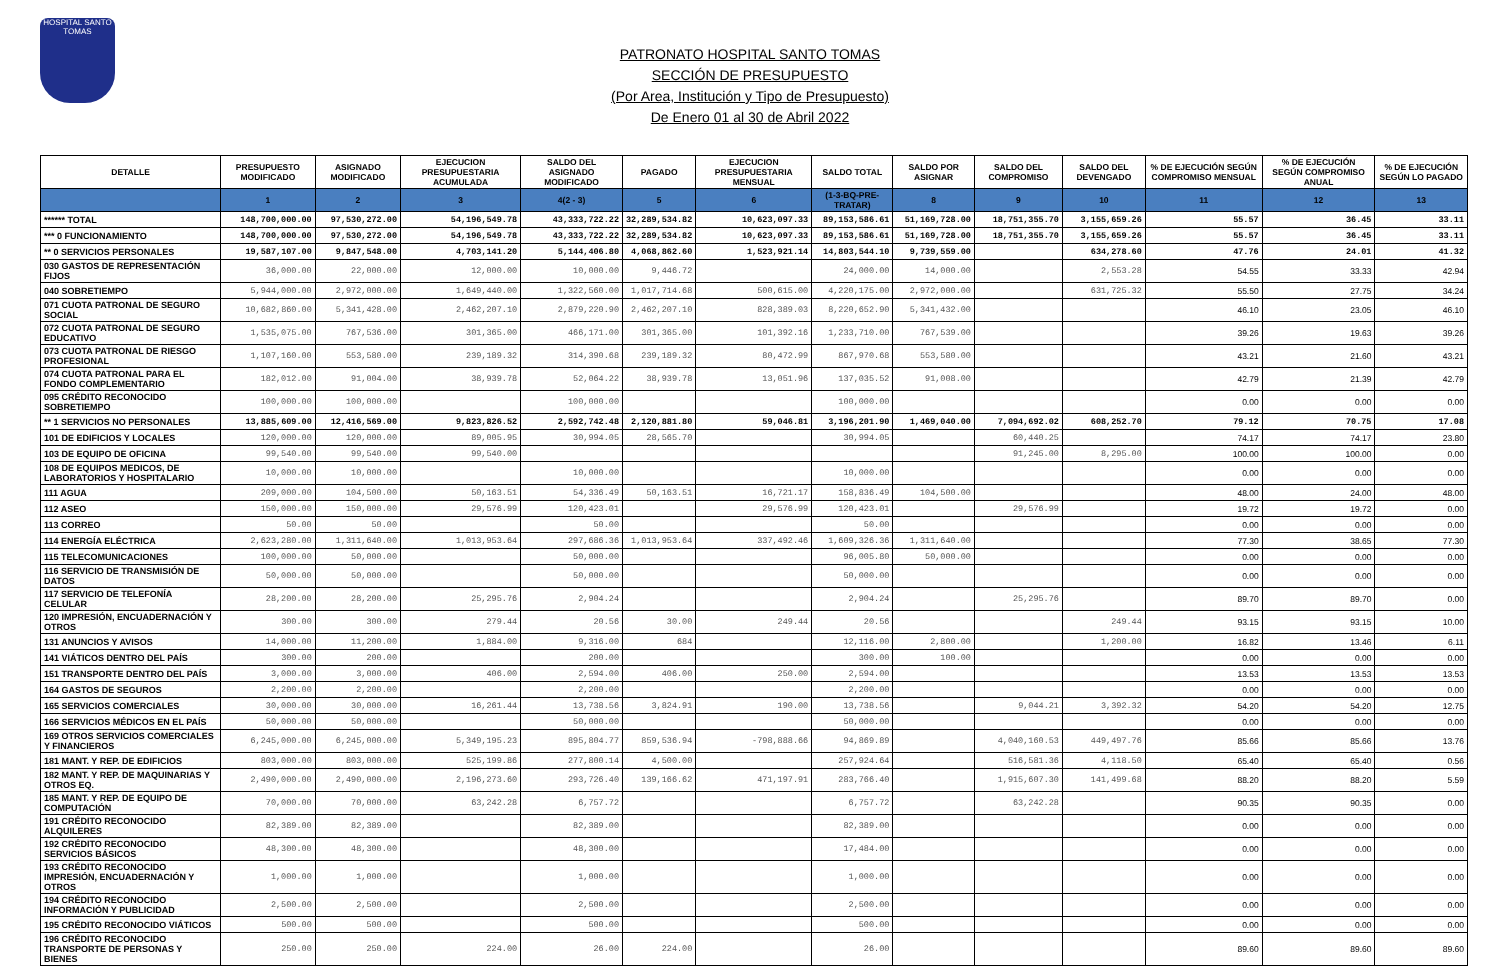HOSPITAL SANTO TOMAS
PATRONATO HOSPITAL SANTO TOMAS
SECCIÓN DE PRESUPUESTO
(Por Area, Institución y Tipo de Presupuesto)
De Enero 01 al 30 de Abril 2022
| DETALLE | PRESUPUESTO MODIFICADO | ASIGNADO MODIFICADO | EJECUCION PRESUPUESTARIA ACUMULADA | SALDO DEL ASIGNADO MODIFICADO | PAGADO | EJECUCION PRESUPUESTARIA MENSUAL | SALDO TOTAL | SALDO POR ASIGNAR | SALDO DEL COMPROMISO | SALDO DEL DEVENGADO | % DE EJECUCIÓN SEGÚN COMPROMISO MENSUAL | % DE EJECUCIÓN SEGÚN COMPROMISO ANUAL | % DE EJECUCIÓN SEGÚN LO PAGADO |
| --- | --- | --- | --- | --- | --- | --- | --- | --- | --- | --- | --- | --- | --- |
| | 1 | 2 | 3 | 4(2 - 3) | 5 | 6 | (1-3-BQ-PRE-TRATAR) | 8 | 9 | 10 | 11 | 12 | 13 |
| ****** TOTAL | 148,700,000.00 | 97,530,272.00 | 54,196,549.78 | 43,333,722.22 | 32,289,534.82 | 10,623,097.33 | 89,153,586.61 | 51,169,728.00 | 18,751,355.70 | 3,155,659.26 | 55.57 | 36.45 | 33.11 |
| *** 0 FUNCIONAMIENTO | 148,700,000.00 | 97,530,272.00 | 54,196,549.78 | 43,333,722.22 | 32,289,534.82 | 10,623,097.33 | 89,153,586.61 | 51,169,728.00 | 18,751,355.70 | 3,155,659.26 | 55.57 | 36.45 | 33.11 |
| ** 0 SERVICIOS PERSONALES | 19,587,107.00 | 9,847,548.00 | 4,703,141.20 | 5,144,406.80 | 4,068,862.60 | 1,523,921.14 | 14,803,544.10 | 9,739,559.00 | | 634,278.60 | 47.76 | 24.01 | 41.32 |
| 030 GASTOS DE REPRESENTACIÓN FIJOS | 36,000.00 | 22,000.00 | 12,000.00 | 10,000.00 | 9,446.72 | | 24,000.00 | 14,000.00 | | 2,553.28 | 54.55 | 33.33 | 42.94 |
| 040 SOBRETIEMPO | 5,944,000.00 | 2,972,000.00 | 1,649,440.00 | 1,322,560.00 | 1,017,714.68 | 500,615.00 | 4,220,175.00 | 2,972,000.00 | | 631,725.32 | 55.50 | 27.75 | 34.24 |
| 071 CUOTA PATRONAL DE SEGURO SOCIAL | 10,682,860.00 | 5,341,428.00 | 2,462,207.10 | 2,879,220.90 | 2,462,207.10 | 828,389.03 | 8,220,652.90 | 5,341,432.00 | | | 46.10 | 23.05 | 46.10 |
| 072 CUOTA PATRONAL DE SEGURO EDUCATIVO | 1,535,075.00 | 767,536.00 | 301,365.00 | 466,171.00 | 301,365.00 | 101,392.16 | 1,233,710.00 | 767,539.00 | | | 39.26 | 19.63 | 39.26 |
| 073 CUOTA PATRONAL DE RIESGO PROFESIONAL | 1,107,160.00 | 553,580.00 | 239,189.32 | 314,390.68 | 239,189.32 | 80,472.99 | 867,970.68 | 553,580.00 | | | 43.21 | 21.60 | 43.21 |
| 074 CUOTA PATRONAL PARA EL FONDO COMPLEMENTARIO | 182,012.00 | 91,004.00 | 38,939.78 | 52,064.22 | 38,939.78 | 13,051.96 | 137,035.52 | 91,008.00 | | | 42.79 | 21.39 | 42.79 |
| 095 CRÉDITO RECONOCIDO SOBRETIEMPO | 100,000.00 | 100,000.00 | | 100,000.00 | | | 100,000.00 | | | | 0.00 | 0.00 | 0.00 |
| ** 1 SERVICIOS NO PERSONALES | 13,885,609.00 | 12,416,569.00 | 9,823,826.52 | 2,592,742.48 | 2,120,881.80 | 59,046.81 | 3,196,201.90 | 1,469,040.00 | 7,094,692.02 | 608,252.70 | 79.12 | 70.75 | 17.08 |
| 101 DE EDIFICIOS Y LOCALES | 120,000.00 | 120,000.00 | 89,005.95 | 30,994.05 | 28,565.70 | | 30,994.05 | | 60,440.25 | | 74.17 | 74.17 | 23.80 |
| 103 DE EQUIPO DE OFICINA | 99,540.00 | 99,540.00 | 99,540.00 | | | | | | 91,245.00 | 8,295.00 | 100.00 | 100.00 | 0.00 |
| 108 DE EQUIPOS MEDICOS, DE LABORATORIOS Y HOSPITALARIO | 10,000.00 | 10,000.00 | | 10,000.00 | | | 10,000.00 | | | | 0.00 | 0.00 | 0.00 |
| 111 AGUA | 209,000.00 | 104,500.00 | 50,163.51 | 54,336.49 | 50,163.51 | 16,721.17 | 158,836.49 | 104,500.00 | | | 48.00 | 24.00 | 48.00 |
| 112 ASEO | 150,000.00 | 150,000.00 | 29,576.99 | 120,423.01 | | 29,576.99 | 120,423.01 | | 29,576.99 | | 19.72 | 19.72 | 0.00 |
| 113 CORREO | 50.00 | 50.00 | | 50.00 | | | 50.00 | | | | 0.00 | 0.00 | 0.00 |
| 114 ENERGÍA ELÉCTRICA | 2,623,280.00 | 1,311,640.00 | 1,013,953.64 | 297,686.36 | 1,013,953.64 | 337,492.46 | 1,609,326.36 | 1,311,640.00 | | | 77.30 | 38.65 | 77.30 |
| 115 TELECOMUNICACIONES | 100,000.00 | 50,000.00 | | 50,000.00 | | | 96,005.80 | 50,000.00 | | | 0.00 | 0.00 | 0.00 |
| 116 SERVICIO DE TRANSMISIÓN DE DATOS | 50,000.00 | 50,000.00 | | 50,000.00 | | | 50,000.00 | | | | 0.00 | 0.00 | 0.00 |
| 117 SERVICIO DE TELEFONÍA CELULAR | 28,200.00 | 28,200.00 | 25,295.76 | 2,904.24 | | | 2,904.24 | | 25,295.76 | | 89.70 | 89.70 | 0.00 |
| 120 IMPRESIÓN, ENCUADERNACIÓN Y OTROS | 300.00 | 300.00 | 279.44 | 20.56 | 30.00 | 249.44 | 20.56 | | | 249.44 | 93.15 | 93.15 | 10.00 |
| 131 ANUNCIOS Y AVISOS | 14,000.00 | 11,200.00 | 1,884.00 | 9,316.00 | 684 | | 12,116.00 | 2,800.00 | | 1,200.00 | 16.82 | 13.46 | 6.11 |
| 141 VIÁTICOS DENTRO DEL PAÍS | 300.00 | 200.00 | | 200.00 | | | 300.00 | 100.00 | | | 0.00 | 0.00 | 0.00 |
| 151 TRANSPORTE DENTRO DEL PAÍS | 3,000.00 | 3,000.00 | 406.00 | 2,594.00 | 406.00 | 250.00 | 2,594.00 | | | | 13.53 | 13.53 | 13.53 |
| 164 GASTOS DE SEGUROS | 2,200.00 | 2,200.00 | | 2,200.00 | | | 2,200.00 | | | | 0.00 | 0.00 | 0.00 |
| 165 SERVICIOS COMERCIALES | 30,000.00 | 30,000.00 | 16,261.44 | 13,738.56 | 3,824.91 | 190.00 | 13,738.56 | | 9,044.21 | 3,392.32 | 54.20 | 54.20 | 12.75 |
| 166 SERVICIOS MÉDICOS EN EL PAÍS | 50,000.00 | 50,000.00 | | 50,000.00 | | | 50,000.00 | | | | 0.00 | 0.00 | 0.00 |
| 169 OTROS SERVICIOS COMERCIALES Y FINANCIEROS | 6,245,000.00 | 6,245,000.00 | 5,349,195.23 | 895,804.77 | 859,536.94 | -798,888.66 | 94,869.89 | | 4,040,160.53 | 449,497.76 | 85.66 | 85.66 | 13.76 |
| 181 MANT. Y REP. DE EDIFICIOS | 803,000.00 | 803,000.00 | 525,199.86 | 277,800.14 | 4,500.00 | | 257,924.64 | | 516,581.36 | 4,118.50 | 65.40 | 65.40 | 0.56 |
| 182 MANT. Y REP. DE MAQUINARIAS Y OTROS EQ. | 2,490,000.00 | 2,490,000.00 | 2,196,273.60 | 293,726.40 | 139,166.62 | 471,197.91 | 283,766.40 | | 1,915,607.30 | 141,499.68 | 88.20 | 88.20 | 5.59 |
| 185 MANT. Y REP. DE EQUIPO DE COMPUTACIÓN | 70,000.00 | 70,000.00 | 63,242.28 | 6,757.72 | | | 6,757.72 | | 63,242.28 | | 90.35 | 90.35 | 0.00 |
| 191 CRÉDITO RECONOCIDO ALQUILERES | 82,389.00 | 82,389.00 | | 82,389.00 | | | 82,389.00 | | | | 0.00 | 0.00 | 0.00 |
| 192 CRÉDITO RECONOCIDO SERVICIOS BÁSICOS | 48,300.00 | 48,300.00 | | 48,300.00 | | | 17,484.00 | | | | 0.00 | 0.00 | 0.00 |
| 193 CRÉDITO RECONOCIDO IMPRESIÓN, ENCUADERNACIÓN Y OTROS | 1,000.00 | 1,000.00 | | 1,000.00 | | | 1,000.00 | | | | 0.00 | 0.00 | 0.00 |
| 194 CRÉDITO RECONOCIDO INFORMACIÓN Y PUBLICIDAD | 2,500.00 | 2,500.00 | | 2,500.00 | | | 2,500.00 | | | | 0.00 | 0.00 | 0.00 |
| 195 CRÉDITO RECONOCIDO VIÁTICOS | 500.00 | 500.00 | | 500.00 | | | 500.00 | | | | 0.00 | 0.00 | 0.00 |
| 196 CRÉDITO RECONOCIDO TRANSPORTE DE PERSONAS Y BIENES | 250.00 | 250.00 | 224.00 | 26.00 | 224.00 | | 26.00 | | | | 89.60 | 89.60 | 89.60 |